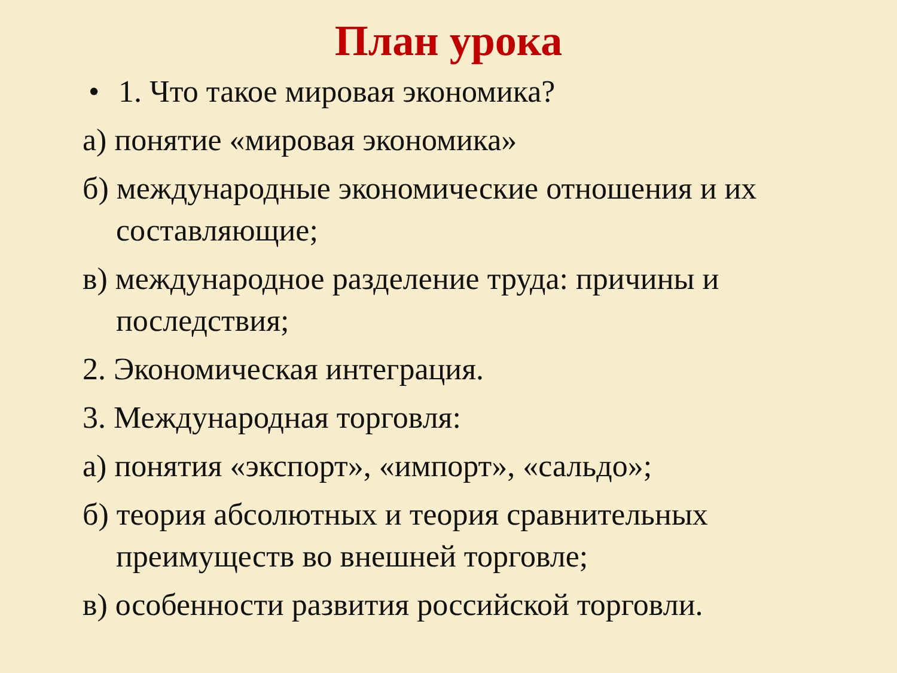План урока
• 1. Что такое мировая экономика?
а) понятие «мировая экономика»
б) международные экономические отношения и их составляющие;
в) международное разделение труда: причины и последствия;
2. Экономическая интеграция.
3. Международная торговля:
а) понятия «экспорт», «импорт», «сальдо»;
б) теория абсолютных и теория сравнительных преимуществ во внешней торговле;
в) особенности развития российской торговли.